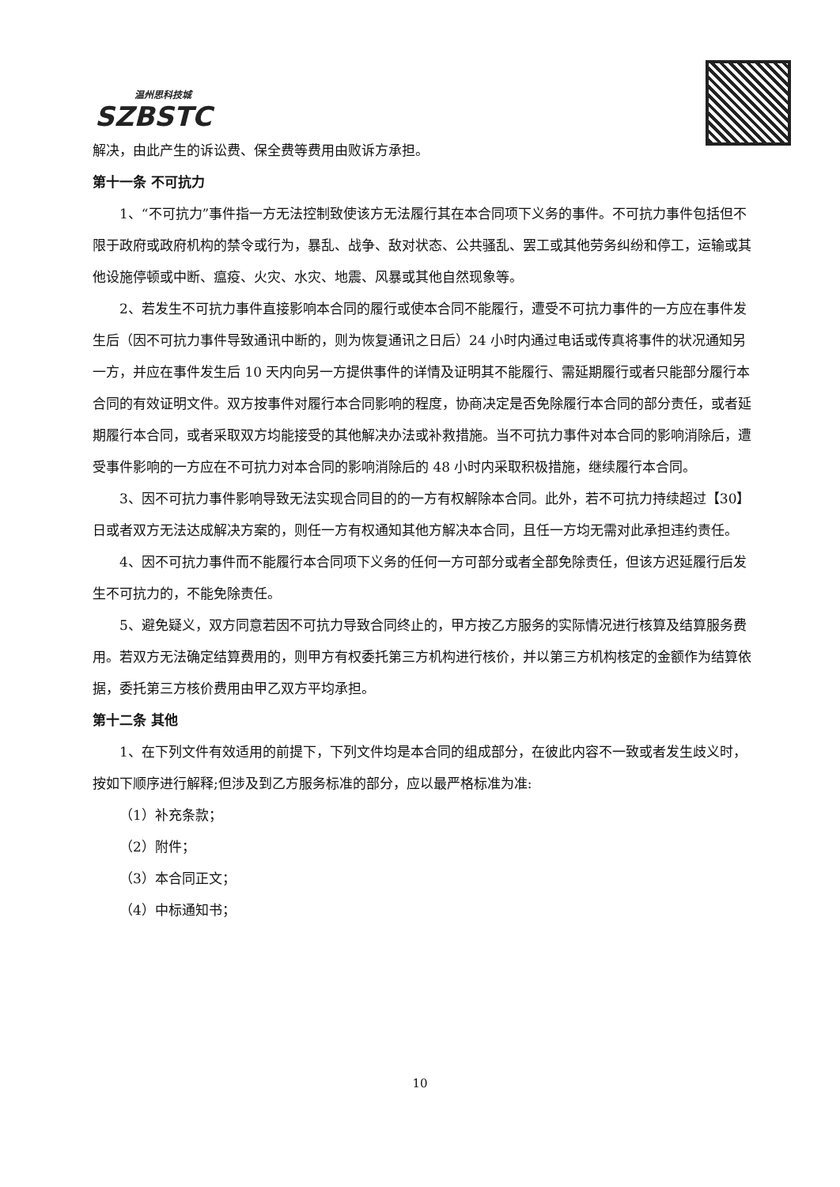温州思科技城
SZBSTC
解决，由此产生的诉讼费、保全费等费用由败诉方承担。
第十一条 不可抗力
1、“不可抗力”事件指一方无法控制致使该方无法履行其在本合同项下义务的事件。不可抗力事件包括但不限于政府或政府机构的禁令或行为，暴乱、战争、敌对状态、公共骚乱、罢工或其他劳务纠纷和停工，运输或其他设施停顿或中断、瘟疫、火灾、水灾、地震、风暴或其他自然现象等。
2、若发生不可抗力事件直接影响本合同的履行或使本合同不能履行，遭受不可抗力事件的一方应在事件发生后（因不可抗力事件导致通讯中断的，则为恢复通讯之日后）24 小时内通过电话或传真将事件的状况通知另一方，并应在事件发生后 10 天内向另一方提供事件的详情及证明其不能履行、需延期履行或者只能部分履行本合同的有效证明文件。双方按事件对履行本合同影响的程度，协商决定是否免除履行本合同的部分责任，或者延期履行本合同，或者采取双方均能接受的其他解决办法或补救措施。当不可抗力事件对本合同的影响消除后，遭受事件影响的一方应在不可抗力对本合同的影响消除后的 48 小时内采取积极措施，继续履行本合同。
3、因不可抗力事件影响导致无法实现合同目的的一方有权解除本合同。此外，若不可抗力持续超过【30】日或者双方无法达成解决方案的，则任一方有权通知其他方解决本合同，且任一方均无需对此承担违约责任。
4、因不可抗力事件而不能履行本合同项下义务的任何一方可部分或者全部免除责任，但该方迟延履行后发生不可抗力的，不能免除责任。
5、避免疑义，双方同意若因不可抗力导致合同终止的，甲方按乙方服务的实际情况进行核算及结算服务费用。若双方无法确定结算费用的，则甲方有权委托第三方机构进行核价，并以第三方机构核定的金额作为结算依据，委托第三方核价费用由甲乙双方平均承担。
第十二条 其他
1、在下列文件有效适用的前提下，下列文件均是本合同的组成部分，在彼此内容不一致或者发生歧义时，按如下顺序进行解释;但涉及到乙方服务标准的部分，应以最严格标准为准:
（1）补充条款；
（2）附件；
（3）本合同正文；
（4）中标通知书；
10